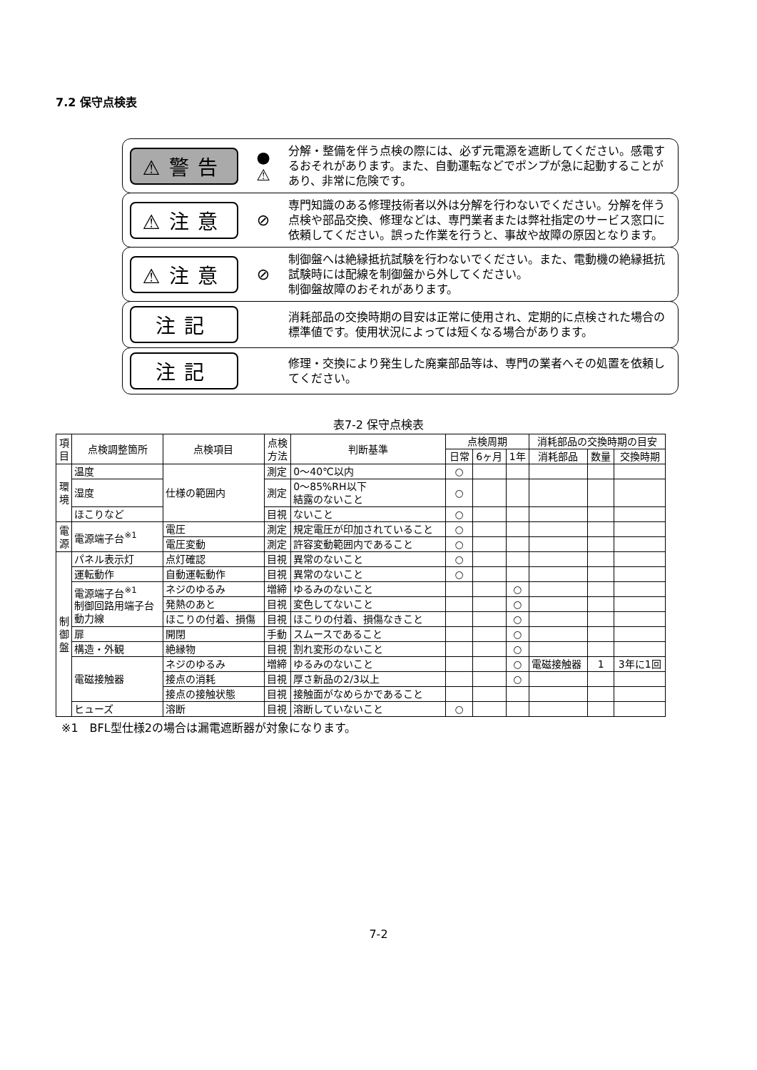7.2 保守点検表
⚠警告
●
⚠
分解・整備を伴う点検の際には、必ず元電源を遮断してください。感電するおそれがあります。また、自動運転などでポンプが急に起動することがあり、非常に危険です。
⚠注意
⊘
専門知識のある修理技術者以外は分解を行わないでください。分解を伴う点検や部品交換、修理などは、専門業者または弊社指定のサービス窓口に依頼してください。誤った作業を行うと、事故や故障の原因となります。
⚠注意
⊘
制御盤へは絶縁抵抗試験を行わないでください。また、電動機の絶縁抵抗試験時には配線を制御盤から外してください。
制御盤故障のおそれがあります。
注記
消耗部品の交換時期の目安は正常に使用され、定期的に点検された場合の標準値です。使用状況によっては短くなる場合があります。
注記
修理・交換により発生した廃棄部品等は、専門の業者へその処置を依頼してください。
表7-2 保守点検表
| 項 目 | 点検調整箇所 | 点検項目 | 点検 方法 | 判断基準 | 点検周期 | | | 消耗部品の交換時期の目安 | | |
| --- | --- | --- | --- | --- | --- | --- | --- | --- | --- | --- |
| | | | | | 日常 | 6ヶ月 | 1年 | 消耗部品 | 数量 | 交換時期 |
| 環 境 | 温度 | 仕様の範囲内 | 測定 | 0～40℃以内 | ○ | | | | | |
| | 湿度 | | 測定 | 0～85%RH以下 結露のないこと | ○ | | | | | |
| | ほこりなど | | 目視 | ないこと | ○ | | | | | |
| 電 源 | 電源端子台<sup>※1</sup> | 電圧 | 測定 | 規定電圧が印加されていること | ○ | | | | | |
| | | 電圧変動 | 測定 | 許容変動範囲内であること | ○ | | | | | |
| 制 御 盤 | パネル表示灯 | 点灯確認 | 目視 | 異常のないこと | ○ | | | | | |
| | 運転動作 | 自動運転動作 | 目視 | 異常のないこと | ○ | | | | | |
| | 電源端子台<sup>※1</sup> 制御回路用端子台 動力線 | ネジのゆるみ | 増締 | ゆるみのないこと | | | ○ | | | |
| | | 発熱のあと | 目視 | 変色してないこと | | | ○ | | | |
| | | ほこりの付着、損傷 | 目視 | ほこりの付着、損傷なきこと | | | ○ | | | |
| | 扉 | 開閉 | 手動 | スムースであること | | | ○ | | | |
| | 構造・外観 | 絶縁物 | 目視 | 割れ変形のないこと | | | ○ | | | |
| | 電磁接触器 | ネジのゆるみ | 増締 | ゆるみのないこと | | | ○ | 電磁接触器 | 1 | 3年に1回 |
| | | 接点の消耗 | 目視 | 厚さ新品の2/3以上 | | | ○ | | | |
| | | 接点の接触状態 | 目視 | 接触面がなめらかであること | | | | | | |
| | ヒューズ | 溶断 | 目視 | 溶断していないこと | ○ | | | | | |
※1　BFL型仕様2の場合は漏電遮断器が対象になります。
7-2